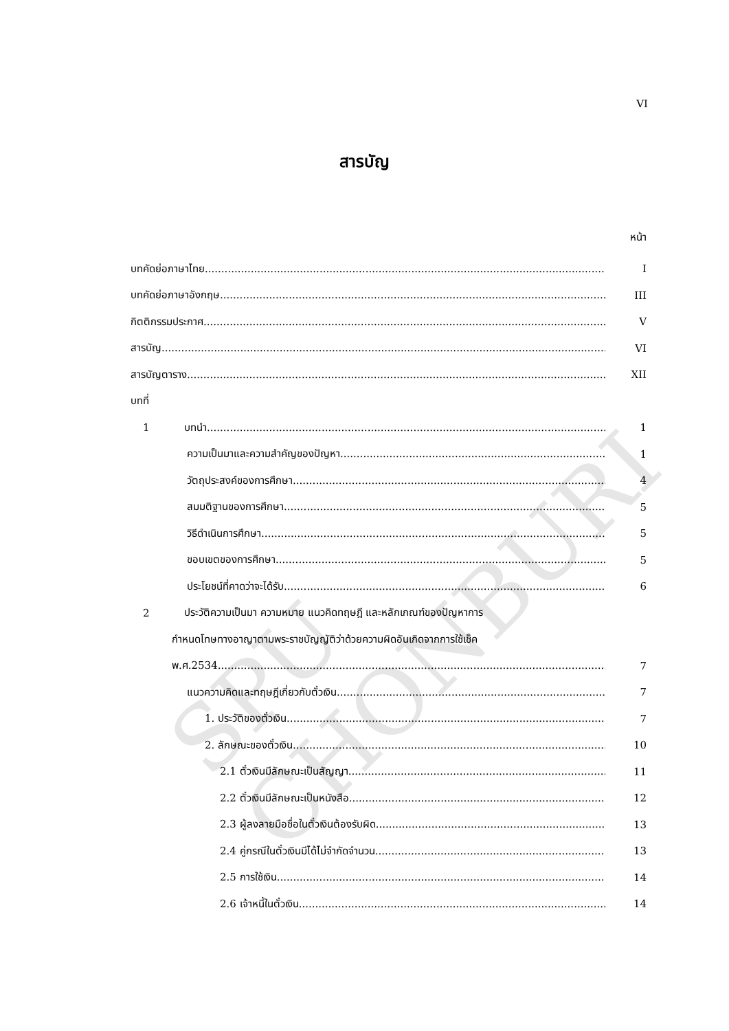SPU CHONBURI
VI
สารบัญ
หน้า
บทคัดย่อภาษาไทย I
บทคัดย่อภาษาอังกฤษ III
กิตติกรรมประกาศ V
สารบัญ VI
สารบัญตาราง XII
บทที่
1 บทนำ 1
ความเป็นมาและความสำคัญของปัญหา 1
วัตถุประสงค์ของการศึกษา 4
สมมติฐานของการศึกษา 5
วิธีดำเนินการศึกษา 5
ขอบเขตของการศึกษา 5
ประโยชน์ที่คาดว่าจะได้รับ 6
2 ประวัติความเป็นมา ความหมาย แนวคิดทฤษฎี และหลักเกณฑ์ของปัญหาการ
กำหนดโทษทางอาญาตามพระราชบัญญัติว่าด้วยความผิดอันเกิดจากการใช้เช็ค
พ.ศ.2534 7
แนวความคิดและทฤษฎีเกี่ยวกับตั๋วเงิน 7
1. ประวัติของตั๋วเงิน 7
2. ลักษณะของตั๋วเงิน 10
2.1 ตั๋วเงินมีลักษณะเป็นสัญญา 11
2.2 ตั๋วเงินมีลักษณะเป็นหนังสือ 12
2.3 ผู้ลงลายมือชื่อในตั๋วเงินต้องรับผิด 13
2.4 คู่กรณีในตั๋วเงินมีได้ไม่จำกัดจำนวน 13
2.5 การใช้เงิน 14
2.6 เจ้าหนี้ในตั๋วเงิน 14